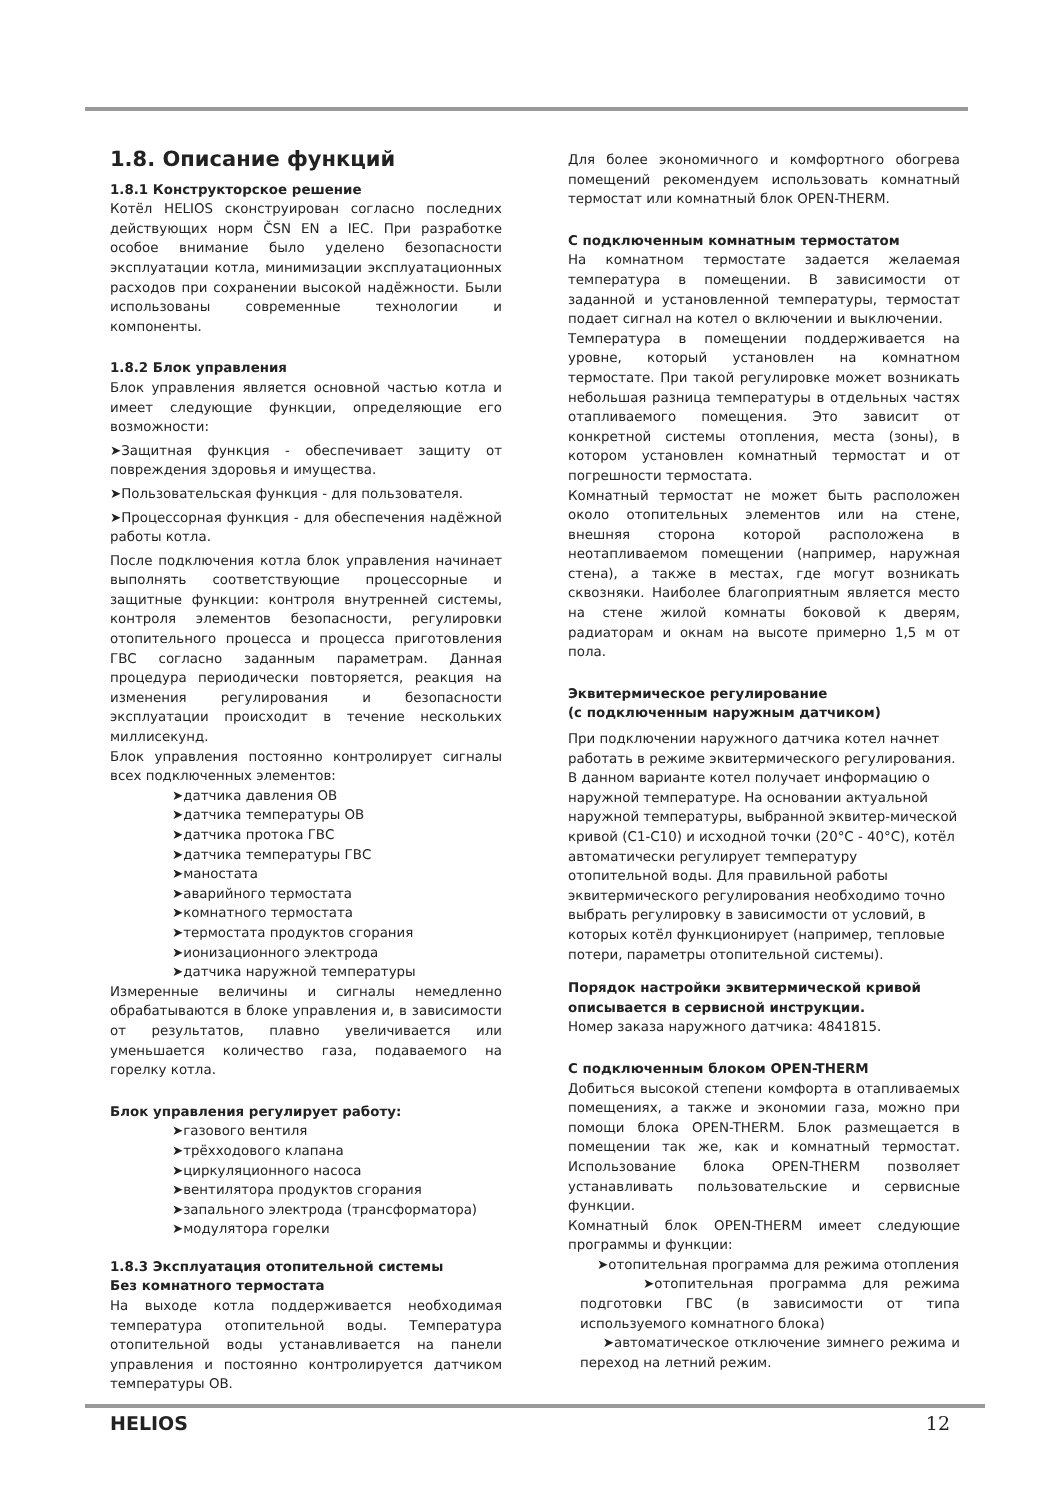1.8. Описание функций
1.8.1 Конструкторское решение
Котёл HELIOS сконструирован согласно последних действующих норм ČSN EN a IEC. При разработке особое внимание было уделено безопасности эксплуатации котла, минимизации эксплуатационных расходов при сохранении высокой надёжности. Были использованы современные технологии и компоненты.
1.8.2 Блок управления
Блок управления является основной частью котла и имеет следующие функции, определяющие его возможности:
➤Защитная функция - обеспечивает защиту от повреждения здоровья и имущества.
➤Пользовательская функция - для пользователя.
➤Процессорная функция - для обеспечения надёжной работы котла.
После подключения котла блок управления начинает выполнять соответствующие процессорные и защитные функции: контроля внутренней системы, контроля элементов безопасности, регулировки отопительного процесса и процесса приготовления ГВС согласно заданным параметрам. Данная процедура периодически повторяется, реакция на изменения регулирования и безопасности эксплуатации происходит в течение нескольких миллисекунд.
Блок управления постоянно контролирует сигналы всех подключенных элементов:
➤датчика давления ОВ
➤датчика температуры ОВ
➤датчика протока ГВС
➤датчика температуры ГВС
➤маностата
➤аварийного термостата
➤комнатного термостата
➤термостата продуктов сгорания
➤ионизационного электрода
➤датчика наружной температуры
Измеренные величины и сигналы немедленно обрабатываются в блоке управления и, в зависимости от результатов, плавно увеличивается или уменьшается количество газа, подаваемого на горелку котла.
Блок управления регулирует работу:
➤газового вентиля
➤трёхходового клапана
➤циркуляционного насоса
➤вентилятора продуктов сгорания
➤запального электрода (трансформатора)
➤модулятора горелки
1.8.3 Эксплуатация отопительной системы
Без комнатного термостата
На выходе котла поддерживается необходимая температура отопительной воды. Температура отопительной воды устанавливается на панели управления и постоянно контролируется датчиком температуры ОВ.
Для более экономичного и комфортного обогрева помещений рекомендуем использовать комнатный термостат или комнатный блок OPEN-THERM.
С подключенным комнатным термостатом
На комнатном термостате задается желаемая температура в помещении. В зависимости от заданной и установленной температуры, термостат подает сигнал на котел о включении и выключении.
Температура в помещении поддерживается на уровне, который установлен на комнатном термостате. При такой регулировке может возникать небольшая разница температуры в отдельных частях отапливаемого помещения. Это зависит от конкретной системы отопления, места (зоны), в котором установлен комнатный термостат и от погрешности термостата.
Комнатный термостат не может быть расположен около отопительных элементов или на стене, внешняя сторона которой расположена в неотапливаемом помещении (например, наружная стена), а также в местах, где могут возникать сквозняки. Наиболее благоприятным является место на стене жилой комнаты боковой к дверям, радиаторам и окнам на высоте примерно 1,5 м от пола.
Эквитермическое регулирование
(с подключенным наружным датчиком)
При подключении наружного датчика котел начнет работать в режиме эквитермического регулирования. В данном варианте котел получает информацию о наружной температуре. На основании актуальной наружной температуры, выбранной эквитер-мической кривой (C1-C10) и исходной точки (20°C - 40°C), котёл автоматически регулирует температуру отопительной воды. Для правильной работы эквитермического регулирования необходимо точно выбрать регулировку в зависимости от условий, в которых котёл функционирует (например, тепловые потери, параметры отопительной системы).
Порядок настройки эквитермической кривой описывается в сервисной инструкции.
Номер заказа наружного датчика: 4841815.
С подключенным блоком OPEN-THERM
Добиться высокой степени комфорта в отапливаемых помещениях, а также и экономии газа, можно при помощи блока OPEN-THERM. Блок размещается в помещении так же, как и комнатный термостат. Использование блока OPEN-THERM позволяет устанавливать пользовательские и сервисные функции.
Комнатный блок OPEN-THERM имеет следующие программы и функции:
➤отопительная программа для режима отопления
➤отопительная программа для режима подготовки ГВС (в зависимости от типа используемого комнатного блока)
➤автоматическое отключение зимнего режима и переход на летний режим.
HELIOS 12